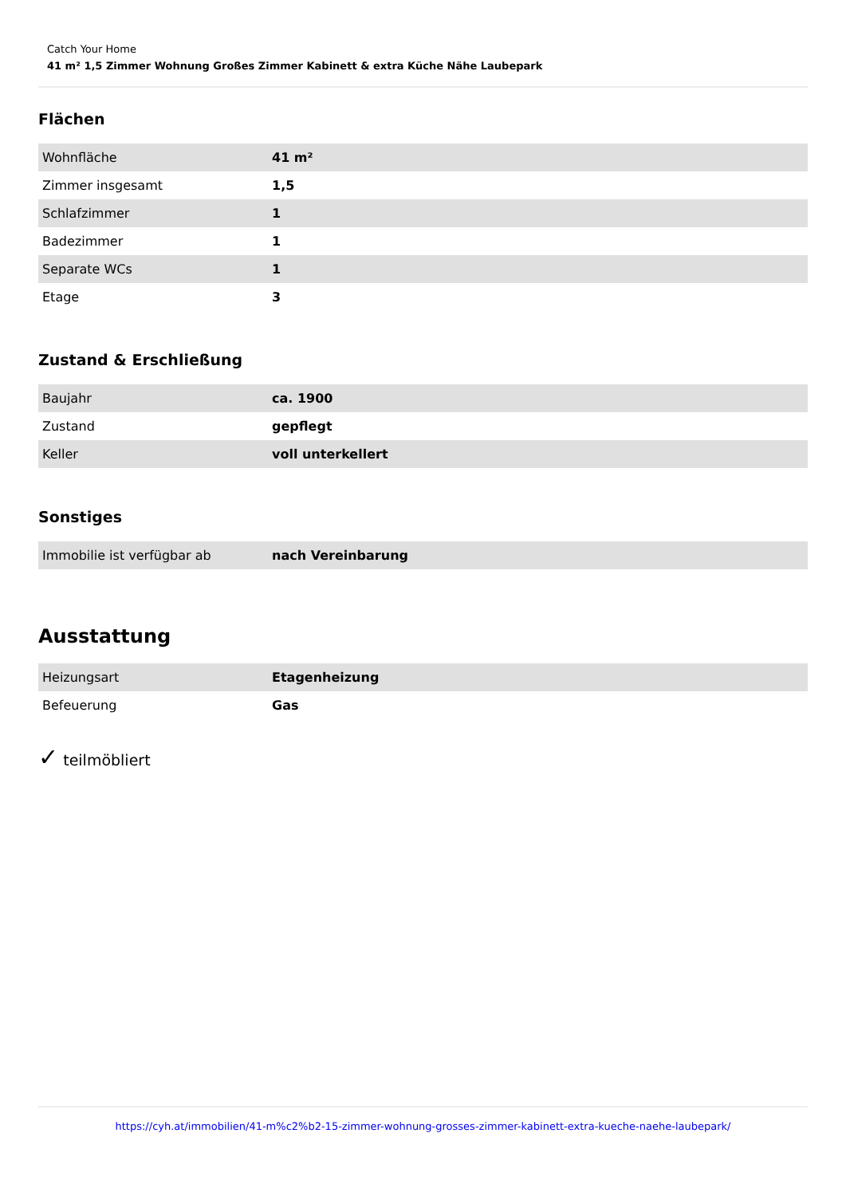Catch Your Home
41 m² 1,5 Zimmer Wohnung Großes Zimmer Kabinett & extra Küche Nähe Laubepark
Flächen
| Wohnfläche | 41 m² |
| Zimmer insgesamt | 1,5 |
| Schlafzimmer | 1 |
| Badezimmer | 1 |
| Separate WCs | 1 |
| Etage | 3 |
Zustand & Erschließung
| Baujahr | ca. 1900 |
| Zustand | gepflegt |
| Keller | voll unterkellert |
Sonstiges
| Immobilie ist verfügbar ab | nach Vereinbarung |
Ausstattung
| Heizungsart | Etagenheizung |
| Befeuerung | Gas |
✓ teilmöbliert
https://cyh.at/immobilien/41-m%c2%b2-15-zimmer-wohnung-grosses-zimmer-kabinett-extra-kueche-naehe-laubepark/